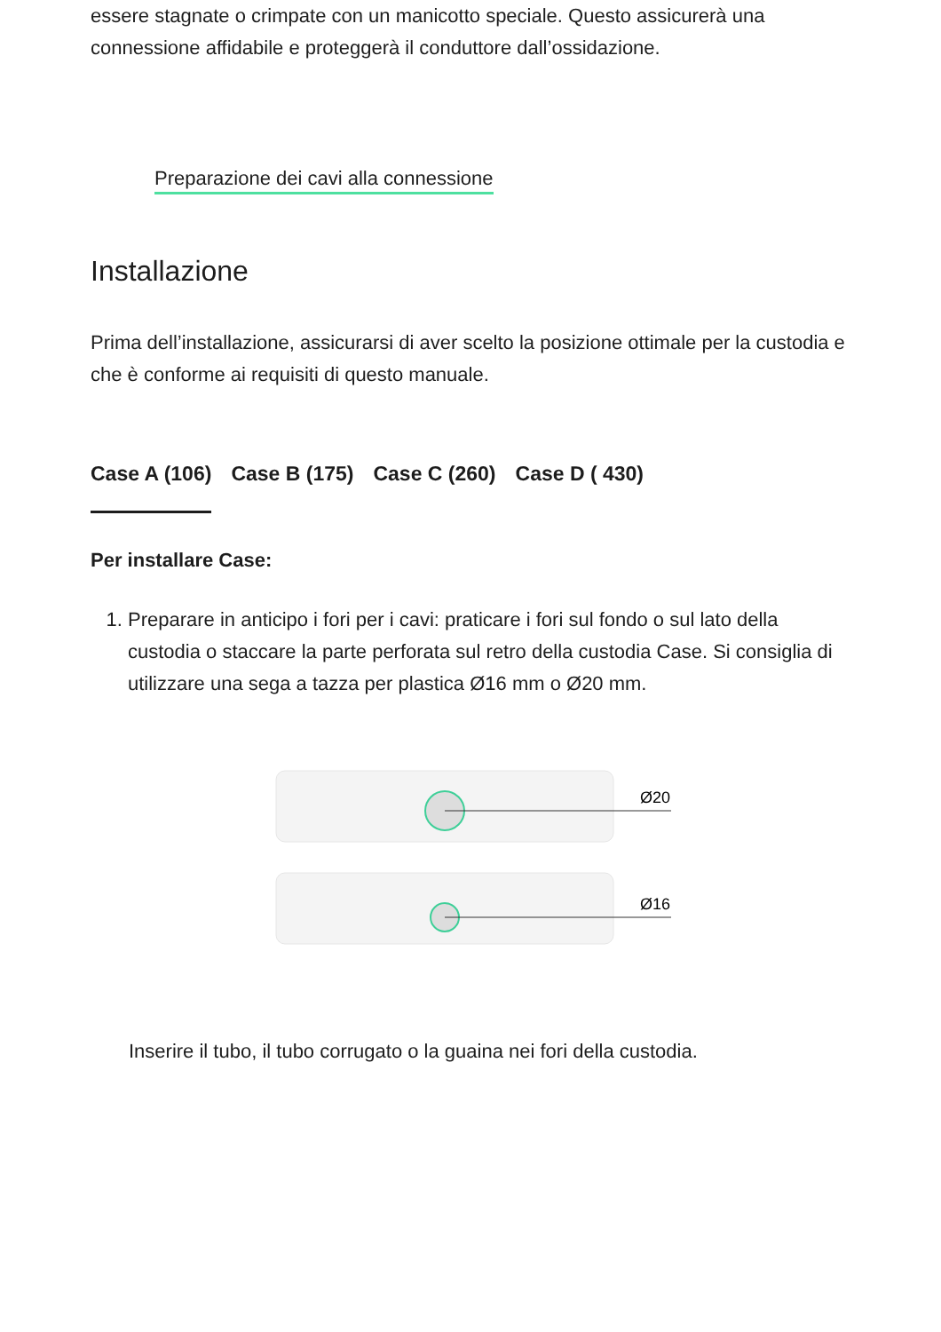essere stagnate o crimpate con un manicotto speciale. Questo assicurerà una connessione affidabile e proteggerà il conduttore dall’ossidazione.
Preparazione dei cavi alla connessione
Installazione
Prima dell’installazione, assicurarsi di aver scelto la posizione ottimale per la custodia e che è conforme ai requisiti di questo manuale.
Case A (106) Case B (175) Case C (260) Case D ( 430)
Per installare Case:
1. Preparare in anticipo i fori per i cavi: praticare i fori sul fondo o sul lato della custodia o staccare la parte perforata sul retro della custodia Case. Si consiglia di utilizzare una sega a tazza per plastica Ø16 mm o Ø20 mm.
Ø20
Ø16
Inserire il tubo, il tubo corrugato o la guaina nei fori della custodia.